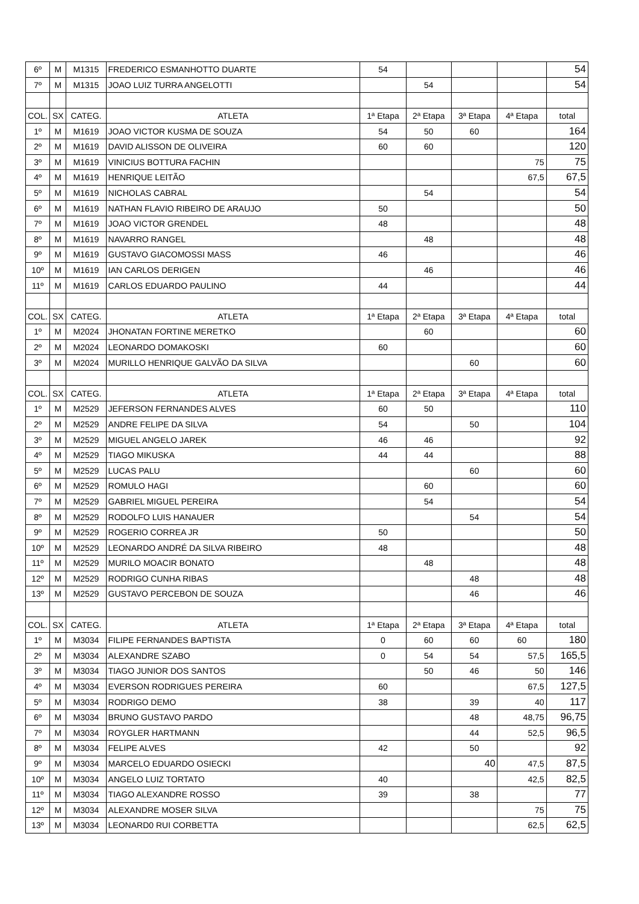| 6º | M | M1315 | FREDERICO ESMANHOTTO DUARTE | 54 | | | | 54 |
| 7º | M | M1315 | JOAO LUIZ TURRA ANGELOTTI | | 54 | | | 54 |
| COL. | SX | CATEG. | ATLETA | 1ª Etapa | 2ª Etapa | 3ª Etapa | 4ª Etapa | total |
| 1º | M | M1619 | JOAO VICTOR KUSMA DE SOUZA | 54 | 50 | 60 | | 164 |
| 2º | M | M1619 | DAVID ALISSON DE OLIVEIRA | 60 | 60 | | | 120 |
| 3º | M | M1619 | VINICIUS BOTTURA FACHIN | | | | 75 | 75 |
| 4º | M | M1619 | HENRIQUE LEITÃO | | | | 67,5 | 67,5 |
| 5º | M | M1619 | NICHOLAS CABRAL | | 54 | | | 54 |
| 6º | M | M1619 | NATHAN FLAVIO RIBEIRO DE ARAUJO | 50 | | | | 50 |
| 7º | M | M1619 | JOAO VICTOR GRENDEL | 48 | | | | 48 |
| 8º | M | M1619 | NAVARRO RANGEL | | 48 | | | 48 |
| 9º | M | M1619 | GUSTAVO GIACOMOSSI MASS | 46 | | | | 46 |
| 10º | M | M1619 | IAN CARLOS DERIGEN | | 46 | | | 46 |
| 11º | M | M1619 | CARLOS EDUARDO PAULINO | 44 | | | | 44 |
| COL. | SX | CATEG. | ATLETA | 1ª Etapa | 2ª Etapa | 3ª Etapa | 4ª Etapa | total |
| 1º | M | M2024 | JHONATAN FORTINE MERETKO | | 60 | | | 60 |
| 2º | M | M2024 | LEONARDO DOMAKOSKI | 60 | | | | 60 |
| 3º | M | M2024 | MURILLO HENRIQUE GALVÃO DA SILVA | | | 60 | | 60 |
| COL. | SX | CATEG. | ATLETA | 1ª Etapa | 2ª Etapa | 3ª Etapa | 4ª Etapa | total |
| 1º | M | M2529 | JEFERSON FERNANDES ALVES | 60 | 50 | | | 110 |
| 2º | M | M2529 | ANDRE FELIPE DA SILVA | 54 | | 50 | | 104 |
| 3º | M | M2529 | MIGUEL ANGELO JAREK | 46 | 46 | | | 92 |
| 4º | M | M2529 | TIAGO MIKUSKA | 44 | 44 | | | 88 |
| 5º | M | M2529 | LUCAS PALU | | | 60 | | 60 |
| 6º | M | M2529 | ROMULO HAGI | | 60 | | | 60 |
| 7º | M | M2529 | GABRIEL MIGUEL PEREIRA | | 54 | | | 54 |
| 8º | M | M2529 | RODOLFO LUIS HANAUER | | | 54 | | 54 |
| 9º | M | M2529 | ROGERIO CORREA JR | 50 | | | | 50 |
| 10º | M | M2529 | LEONARDO ANDRÉ DA SILVA RIBEIRO | 48 | | | | 48 |
| 11º | M | M2529 | MURILO MOACIR BONATO | | 48 | | | 48 |
| 12º | M | M2529 | RODRIGO CUNHA RIBAS | | | 48 | | 48 |
| 13º | M | M2529 | GUSTAVO PERCEBON DE SOUZA | | | 46 | | 46 |
| COL. | SX | CATEG. | ATLETA | 1ª Etapa | 2ª Etapa | 3ª Etapa | 4ª Etapa | total |
| 1º | M | M3034 | FILIPE FERNANDES BAPTISTA | 0 | 60 | 60 | 60 | 180 |
| 2º | M | M3034 | ALEXANDRE SZABO | 0 | 54 | 54 | 57,5 | 165,5 |
| 3º | M | M3034 | TIAGO JUNIOR DOS SANTOS | | 50 | 46 | 50 | 146 |
| 4º | M | M3034 | EVERSON RODRIGUES PEREIRA | 60 | | | 67,5 | 127,5 |
| 5º | M | M3034 | RODRIGO DEMO | 38 | | 39 | 40 | 117 |
| 6º | M | M3034 | BRUNO GUSTAVO PARDO | | | 48 | 48,75 | 96,75 |
| 7º | M | M3034 | ROYGLER HARTMANN | | | 44 | 52,5 | 96,5 |
| 8º | M | M3034 | FELIPE ALVES | 42 | | 50 | | 92 |
| 9º | M | M3034 | MARCELO EDUARDO OSIECKI | | | 40 | 47,5 | 87,5 |
| 10º | M | M3034 | ANGELO LUIZ TORTATO | 40 | | | 42,5 | 82,5 |
| 11º | M | M3034 | TIAGO ALEXANDRE ROSSO | 39 | | 38 | | 77 |
| 12º | M | M3034 | ALEXANDRE MOSER SILVA | | | | 75 | 75 |
| 13º | M | M3034 | LEONARD0 RUI CORBETTA | | | | 62,5 | 62,5 |